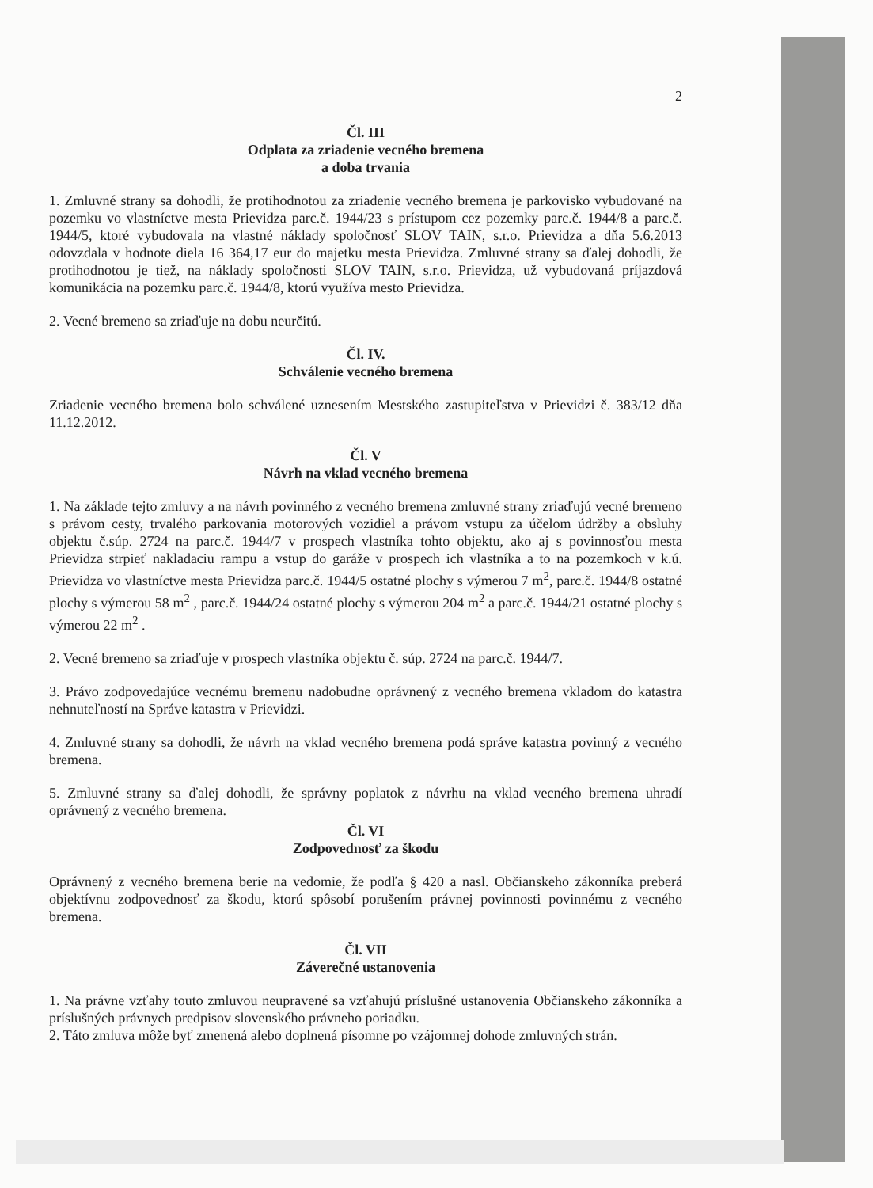2
Čl. III
Odplata za zriadenie vecného bremena
a doba trvania
1. Zmluvné strany sa dohodli, že protihodnotou za zriadenie vecného bremena je parkovisko vybudované na pozemku vo vlastníctve mesta Prievidza parc.č. 1944/23 s prístupom cez pozemky parc.č. 1944/8 a parc.č. 1944/5, ktoré vybudovala na vlastné náklady spoločnosť SLOV TAIN, s.r.o. Prievidza a dňa 5.6.2013 odovzdala v hodnote diela 16 364,17 eur do majetku mesta Prievidza. Zmluvné strany sa ďalej dohodli, že protihodnotou je tiež, na náklady spoločnosti SLOV TAIN, s.r.o. Prievidza, už vybudovaná príjazdová komunikácia na pozemku parc.č. 1944/8, ktorú využíva mesto Prievidza.
2. Vecné bremeno sa zriaďuje na dobu neurčitú.
Čl. IV.
Schválenie vecného bremena
Zriadenie vecného bremena bolo schválené uznesením Mestského zastupiteľstva v Prievidzi č. 383/12 dňa 11.12.2012.
Čl. V
Návrh na vklad vecného bremena
1. Na základe tejto zmluvy a na návrh povinného z vecného bremena zmluvné strany zriaďujú vecné bremeno s právom cesty, trvalého parkovania motorových vozidiel a právom vstupu za účelom údržby a obsluhy objektu č.súp. 2724 na parc.č. 1944/7 v prospech vlastníka tohto objektu, ako aj s povinnosťou mesta Prievidza strpieť nakladaciu rampu a vstup do garáže v prospech ich vlastníka a to na pozemkoch v k.ú. Prievidza vo vlastníctve mesta Prievidza parc.č. 1944/5 ostatné plochy s výmerou 7 m<sup>2</sup>, parc.č. 1944/8 ostatné plochy s výmerou 58 m<sup>2</sup> , parc.č. 1944/24 ostatné plochy s výmerou 204 m<sup>2</sup> a parc.č. 1944/21 ostatné plochy s výmerou 22 m<sup>2</sup> .
2. Vecné bremeno sa zriaďuje v prospech vlastníka objektu č. súp. 2724 na parc.č. 1944/7.
3. Právo zodpovedajúce vecnému bremenu nadobudne oprávnený z vecného bremena vkladom do katastra nehnuteľností na Správe katastra v Prievidzi.
4. Zmluvné strany sa dohodli, že návrh na vklad vecného bremena podá správe katastra povinný z vecného bremena.
5. Zmluvné strany sa ďalej dohodli, že správny poplatok z návrhu na vklad vecného bremena uhradí oprávnený z vecného bremena.
Čl. VI
Zodpovednosť za škodu
Oprávnený z vecného bremena berie na vedomie, že podľa § 420 a nasl. Občianskeho zákonníka preberá objektívnu zodpovednosť za škodu, ktorú spôsobí porušením právnej povinnosti povinnému z vecného bremena.
Čl. VII
Záverečné ustanovenia
1. Na právne vzťahy touto zmluvou neupravené sa vzťahujú príslušné ustanovenia Občianskeho zákonníka a príslušných právnych predpisov slovenského právneho poriadku.
2. Táto zmluva môže byť zmenená alebo doplnená písomne po vzájomnej dohode zmluvných strán.